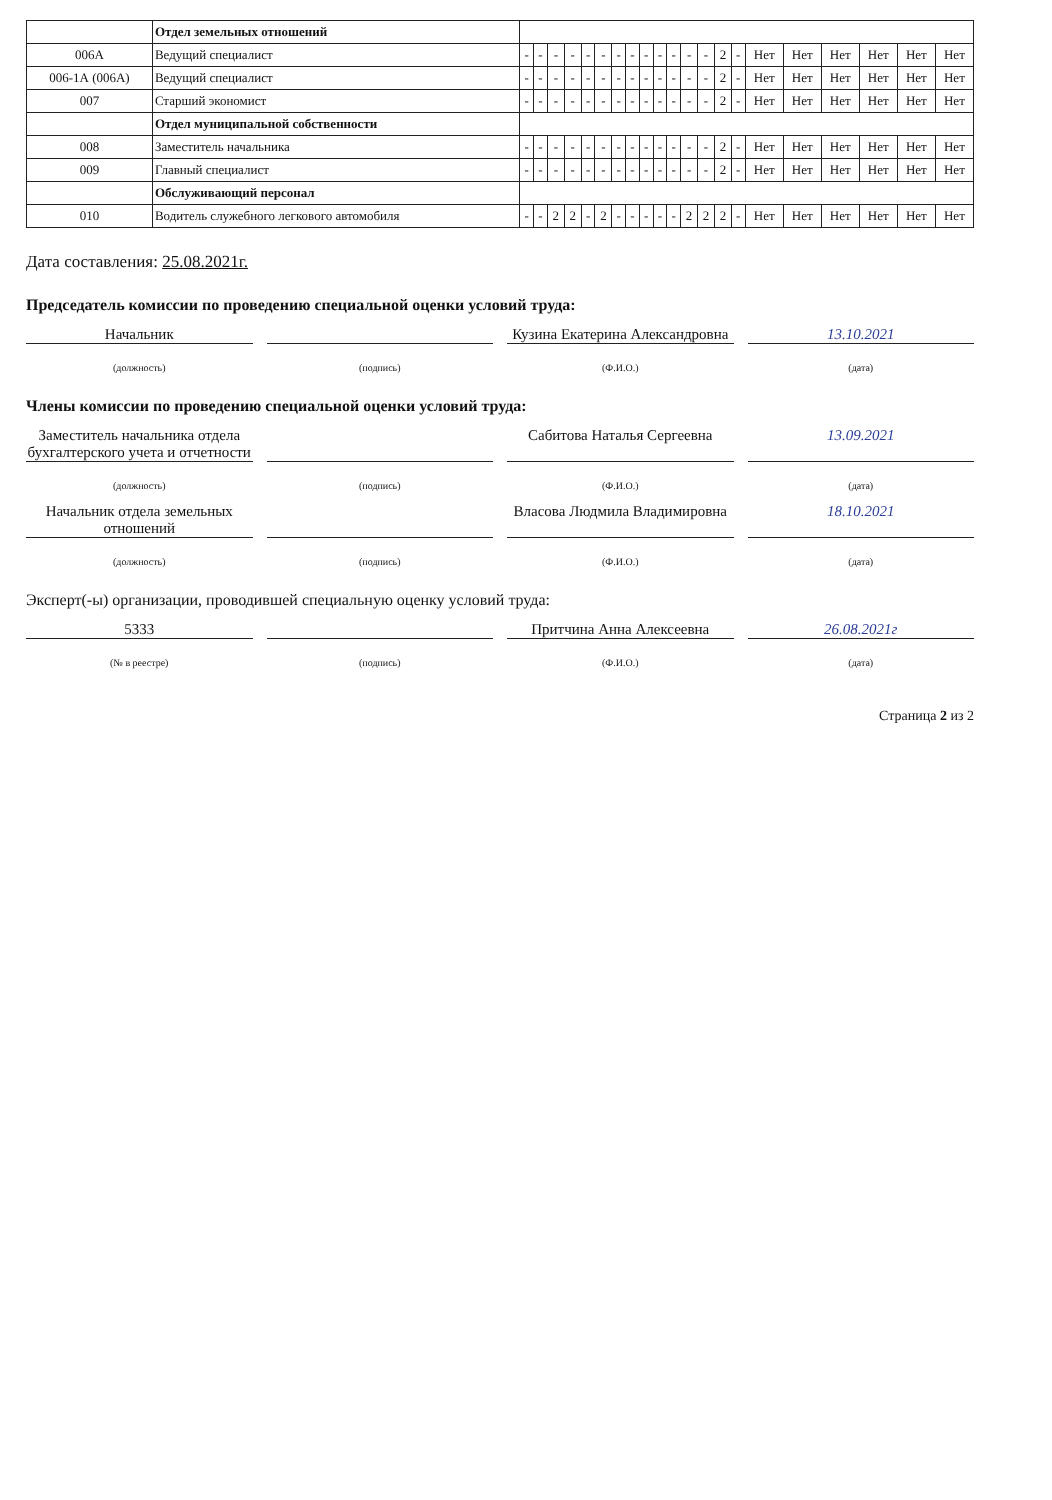| | Отдел земельных отношений | | | | | | | | | | | | | | | | | | | | | |
| 006А | Ведущий специалист | - | - | - | - | - | - | - | - | - | - | - | - | - | 2 | - | Нет | Нет | Нет | Нет | Нет | Нет |
| 006-1А (006А) | Ведущий специалист | - | - | - | - | - | - | - | - | - | - | - | - | - | 2 | - | Нет | Нет | Нет | Нет | Нет | Нет |
| 007 | Старший экономист | - | - | - | - | - | - | - | - | - | - | - | - | - | 2 | - | Нет | Нет | Нет | Нет | Нет | Нет |
| | Отдел муниципальной собственности | | | | | | | | | | | | | | | | | | | | | |
| 008 | Заместитель начальника | - | - | - | - | - | - | - | - | - | - | - | - | - | 2 | - | Нет | Нет | Нет | Нет | Нет | Нет |
| 009 | Главный специалист | - | - | - | - | - | - | - | - | - | - | - | - | - | 2 | - | Нет | Нет | Нет | Нет | Нет | Нет |
| | Обслуживающий персонал | | | | | | | | | | | | | | | | | | | | | |
| 010 | Водитель служебного легкового автомобиля | - | - | 2 | 2 | - | 2 | - | - | - | - | - | 2 | 2 | 2 | - | Нет | Нет | Нет | Нет | Нет | Нет |
Дата составления: 25.08.2021г.
Председатель комиссии по проведению специальной оценки условий труда:
Начальник Кузина Екатерина Александровна 13.10.2021
(должность) (подпись) (Ф.И.О.) (дата)
Члены комиссии по проведению специальной оценки условий труда:
Заместитель начальника отдела бухгалтерского учета и отчетности
Сабитова Наталья Сергеевна 13.09.2021
(должность) (подпись) (Ф.И.О.) (дата)
Начальник отдела земельных отношений
Власова Людмила Владимировна 18.10.2021
(должность) (подпись) (Ф.И.О.) (дата)
Эксперт(-ы) организации, проводившей специальную оценку условий труда:
5333 Притчина Анна Алексеевна 26.08.2021г
(№ в реестре) (подпись) (Ф.И.О.) (дата)
Страница 2 из 2